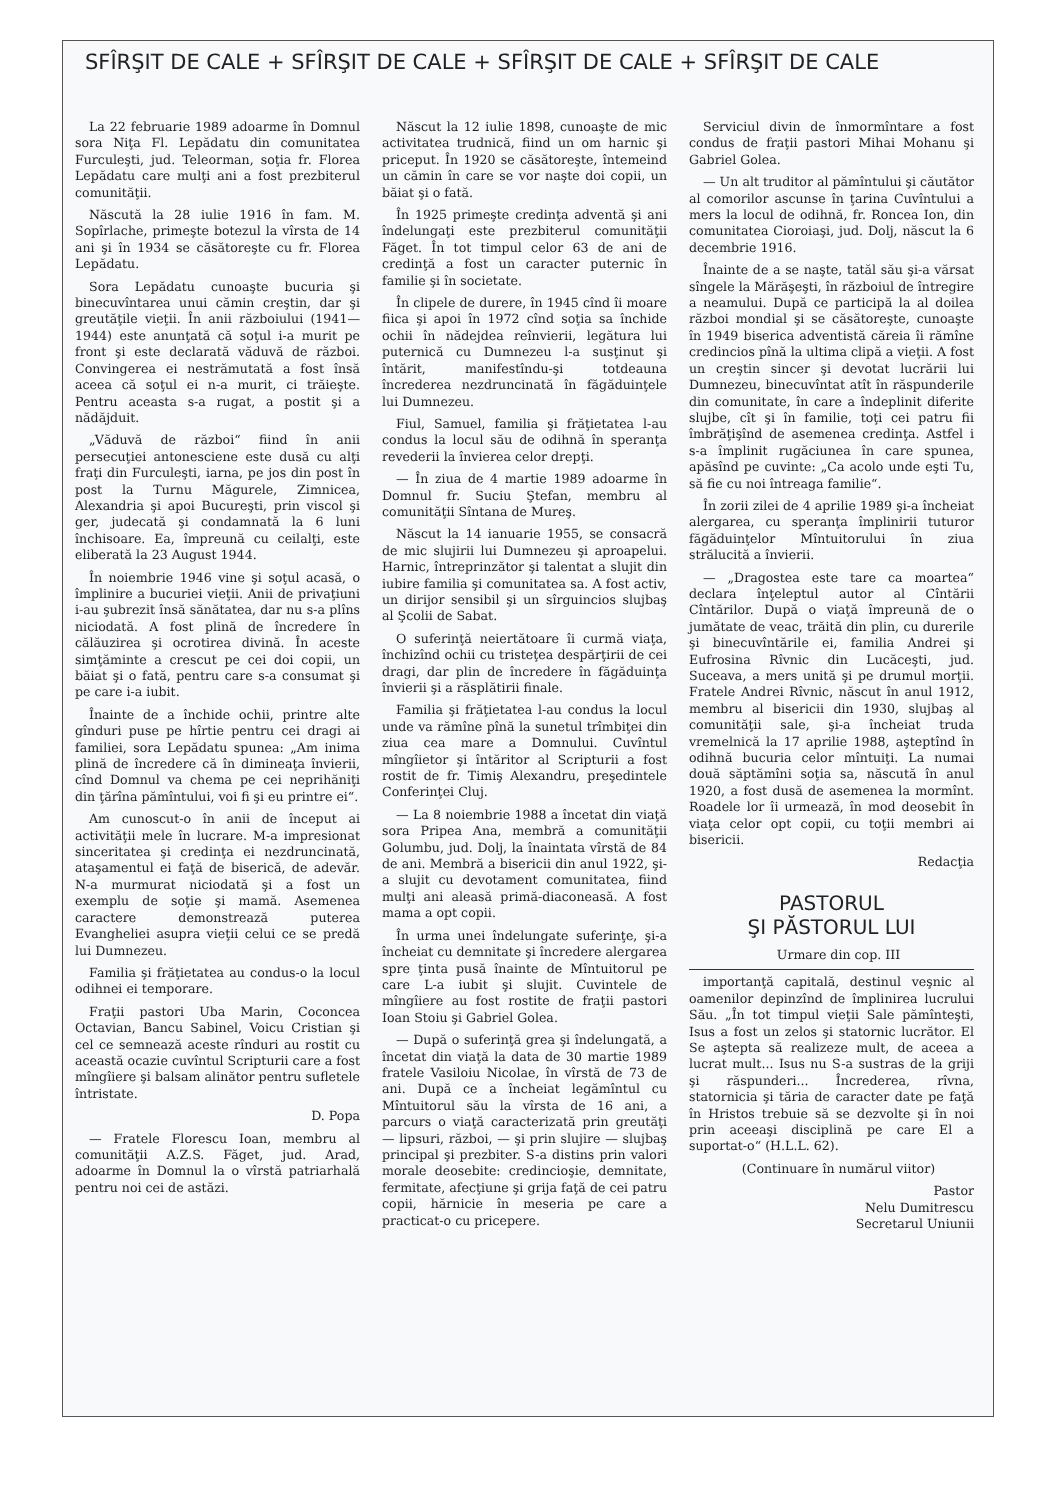SFÎRŞIT DE CALE + SFÎRŞIT DE CALE + SFÎRŞIT DE CALE + SFÎRŞIT DE CALE
La 22 februarie 1989 adoarme în Domnul sora Niţa Fl. Lepădatu din comunitatea Furculeşti, jud. Teleorman, soţia fr. Florea Lepădatu care mulţi ani a fost prezbiterul comunităţii.
Născută la 28 iulie 1916 în fam. M. Sopîrlache, primeşte botezul la vîrsta de 14 ani şi în 1934 se căsătoreşte cu fr. Florea Lepădatu.
Sora Lepădatu cunoaşte bucuria şi binecuvîntarea unui cămin creştin, dar şi greutăţile vieţii. În anii războiului (1941—1944) este anunţată că soţul i-a murit pe front şi este declarată văduvă de război. Convingerea ei nestrămutată a fost însă aceea că soţul ei n-a murit, ci trăieşte. Pentru aceasta s-a rugat, a postit şi a nădăjduit.
„Văduvă de război“ fiind în anii persecuţiei antonesciene este dusă cu alţi fraţi din Furculeşti, iarna, pe jos din post în post la Turnu Măgurele, Zimnicea, Alexandria şi apoi Bucureşti, prin viscol şi ger, judecată şi condamnată la 6 luni închisoare. Ea, împreună cu ceilalţi, este eliberată la 23 August 1944.
În noiembrie 1946 vine şi soţul acasă, o împlinire a bucuriei vieţii. Anii de privaţiuni i-au şubrezit însă sănătatea, dar nu s-a plîns niciodată. A fost plină de încredere în călăuzirea şi ocrotirea divină. În aceste simţăminte a crescut pe cei doi copii, un băiat şi o fată, pentru care s-a consumat şi pe care i-a iubit.
Înainte de a închide ochii, printre alte gînduri puse pe hîrtie pentru cei dragi ai familiei, sora Lepădatu spunea: „Am inima plină de încredere că în dimineaţa învierii, cînd Domnul va chema pe cei neprihăniţi din ţărîna pămîntului, voi fi şi eu printre ei“.
Am cunoscut-o în anii de început ai activităţii mele în lucrare. M-a impresionat sinceritatea şi credinţa ei nezdruncinată, ataşamentul ei faţă de biserică, de adevăr. N-a murmurat niciodată şi a fost un exemplu de soţie şi mamă. Asemenea caractere demonstrează puterea Evangheliei asupra vieţii celui ce se predă lui Dumnezeu.
Familia şi frăţietatea au condus-o la locul odihnei ei temporare.
Fraţii pastori Uba Marin, Coconcea Octavian, Bancu Sabinel, Voicu Cristian şi cel ce semnează aceste rînduri au rostit cu această ocazie cuvîntul Scripturii care a fost mîngîiere şi balsam alinător pentru sufletele întristate.
D. Popa
— Fratele Florescu Ioan, membru al comunităţii A.Z.S. Făget, jud. Arad, adoarme în Domnul la o vîrstă patriarhală pentru noi cei de astăzi.
Născut la 12 iulie 1898, cunoaşte de mic activitatea trudnică, fiind un om harnic şi priceput. În 1920 se căsătoreşte, întemeind un cămin în care se vor naşte doi copii, un băiat şi o fată.
În 1925 primeşte credinţa adventă şi ani îndelungaţi este prezbiterul comunităţii Făget. În tot timpul celor 63 de ani de credinţă a fost un caracter puternic în familie şi în societate.
În clipele de durere, în 1945 cînd îi moare fiica şi apoi în 1972 cînd soţia sa închide ochii în nădejdea reînvierii, legătura lui puternică cu Dumnezeu l-a susţinut şi întărit, manifestîndu-şi totdeauna încrederea nezdruncinată în făgăduinţele lui Dumnezeu.
Fiul, Samuel, familia şi frăţietatea l-au condus la locul său de odihnă în speranţa revederii la învierea celor drepţi.
— În ziua de 4 martie 1989 adoarme în Domnul fr. Suciu Ştefan, membru al comunităţii Sîntana de Mureş.
Născut la 14 ianuarie 1955, se consacră de mic slujirii lui Dumnezeu şi aproapelui. Harnic, întreprinzător şi talentat a slujit din iubire familia şi comunitatea sa. A fost activ, un dirijor sensibil şi un sîrguincios slujbaş al Şcolii de Sabat.
O suferinţă neiertătoare îi curmă viaţa, închizînd ochii cu tristeţea despărţirii de cei dragi, dar plin de încredere în făgăduinţa învierii şi a răsplătirii finale.
Familia şi frăţietatea l-au condus la locul unde va rămîne pînă la sunetul trîmbiţei din ziua cea mare a Domnului. Cuvîntul mîngîietor şi întăritor al Scripturii a fost rostit de fr. Timiş Alexandru, preşedintele Conferinţei Cluj.
— La 8 noiembrie 1988 a încetat din viaţă sora Pripea Ana, membră a comunităţii Golumbu, jud. Dolj, la înaintata vîrstă de 84 de ani. Membră a bisericii din anul 1922, şi-a slujit cu devotament comunitatea, fiind mulţi ani aleasă primă-diaconeasă. A fost mama a opt copii.
În urma unei îndelungate suferinţe, şi-a încheiat cu demnitate şi încredere alergarea spre ţinta pusă înainte de Mîntuitorul pe care L-a iubit şi slujit. Cuvintele de mîngîiere au fost rostite de fraţii pastori Ioan Stoiu şi Gabriel Golea.
— După o suferinţă grea şi îndelungată, a încetat din viaţă la data de 30 martie 1989 fratele Vasiloiu Nicolae, în vîrstă de 73 de ani. După ce a încheiat legămîntul cu Mîntuitorul său la vîrsta de 16 ani, a parcurs o viaţă caracterizată prin greutăţi — lipsuri, război, — şi prin slujire — slujbaş principal şi prezbiter. S-a distins prin valori morale deosebite: credincioşie, demnitate, fermitate, afecţiune şi grija faţă de cei patru copii, hărnicie în meseria pe care a practicat-o cu pricepere.
Serviciul divin de înmormîntare a fost condus de fraţii pastori Mihai Mohanu şi Gabriel Golea.
— Un alt truditor al pămîntului şi căutător al comorilor ascunse în ţarina Cuvîntului a mers la locul de odihnă, fr. Roncea Ion, din comunitatea Cioroiaşi, jud. Dolj, născut la 6 decembrie 1916.
Înainte de a se naşte, tatăl său şi-a vărsat sîngele la Mărăşeşti, în războiul de întregire a neamului. După ce participă la al doilea război mondial şi se căsătoreşte, cunoaşte în 1949 biserica adventistă căreia îi rămîne credincios pînă la ultima clipă a vieţii. A fost un creştin sincer şi devotat lucrării lui Dumnezeu, binecuvîntat atît în răspunderile din comunitate, în care a îndeplinit diferite slujbe, cît şi în familie, toţi cei patru fii îmbrăţişînd de asemenea credinţa. Astfel i s-a împlinit rugăciunea în care spunea, apăsînd pe cuvinte: „Ca acolo unde eşti Tu, să fie cu noi întreaga familie“.
În zorii zilei de 4 aprilie 1989 şi-a încheiat alergarea, cu speranţa împlinirii tuturor făgăduinţelor Mîntuitorului în ziua strălucită a învierii.
— „Dragostea este tare ca moartea“ declara înţeleptul autor al Cîntării Cîntărilor. După o viaţă împreună de o jumătate de veac, trăită din plin, cu durerile şi binecuvîntările ei, familia Andrei şi Eufrosina Rîvnic din Lucăceşti, jud. Suceava, a mers unită şi pe drumul morţii. Fratele Andrei Rîvnic, născut în anul 1912, membru al bisericii din 1930, slujbaş al comunităţii sale, şi-a încheiat truda vremelnică la 17 aprilie 1988, aşteptînd în odihnă bucuria celor mîntuiţi. La numai două săptămîni soţia sa, născută în anul 1920, a fost dusă de asemenea la mormînt. Roadele lor îi urmează, în mod deosebit în viaţa celor opt copii, cu toţii membri ai bisericii.
Redacţia
PASTORUL
ŞI PĂSTORUL LUI
Urmare din cop. III
importanţă capitală, destinul veşnic al oamenilor depinzînd de împlinirea lucrului Său. „În tot timpul vieţii Sale pămînteşti, Isus a fost un zelos şi statornic lucrător. El Se aştepta să realizeze mult, de aceea a lucrat mult... Isus nu S-a sustras de la griji şi răspunderi... Încrederea, rîvna, statornicia şi tăria de caracter date pe faţă în Hristos trebuie să se dezvolte şi în noi prin aceeaşi disciplină pe care El a suportat-o“ (H.L.L. 62).
(Continuare în numărul viitor)
Pastor
Nelu Dumitrescu
Secretarul Uniunii